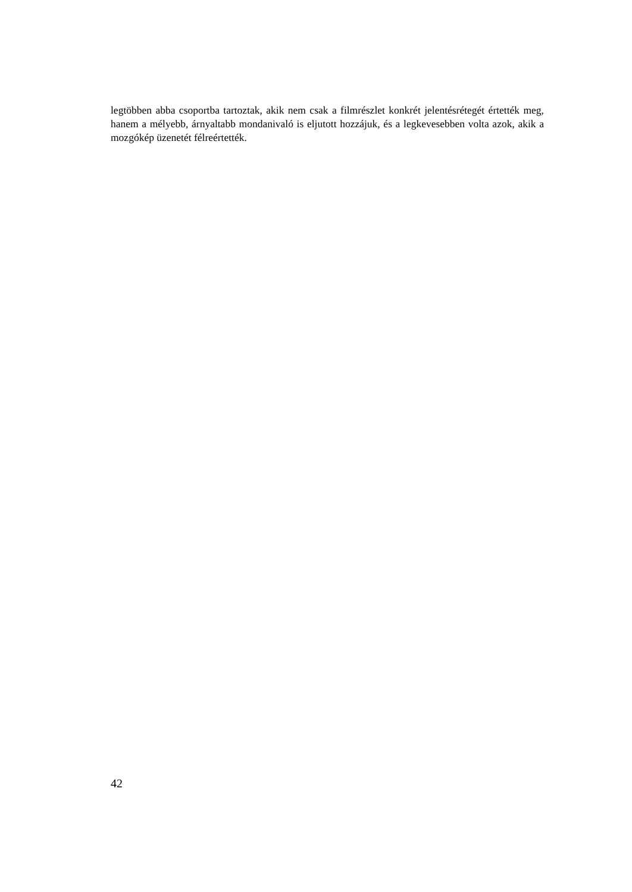legtöbben abba csoportba tartoztak, akik nem csak a filmrészlet konkrét jelentésrétegét értették meg, hanem a mélyebb, árnyaltabb mondanivaló is eljutott hozzájuk, és a legkevesebben volta azok, akik a mozgókép üzenetét félreértették.
42